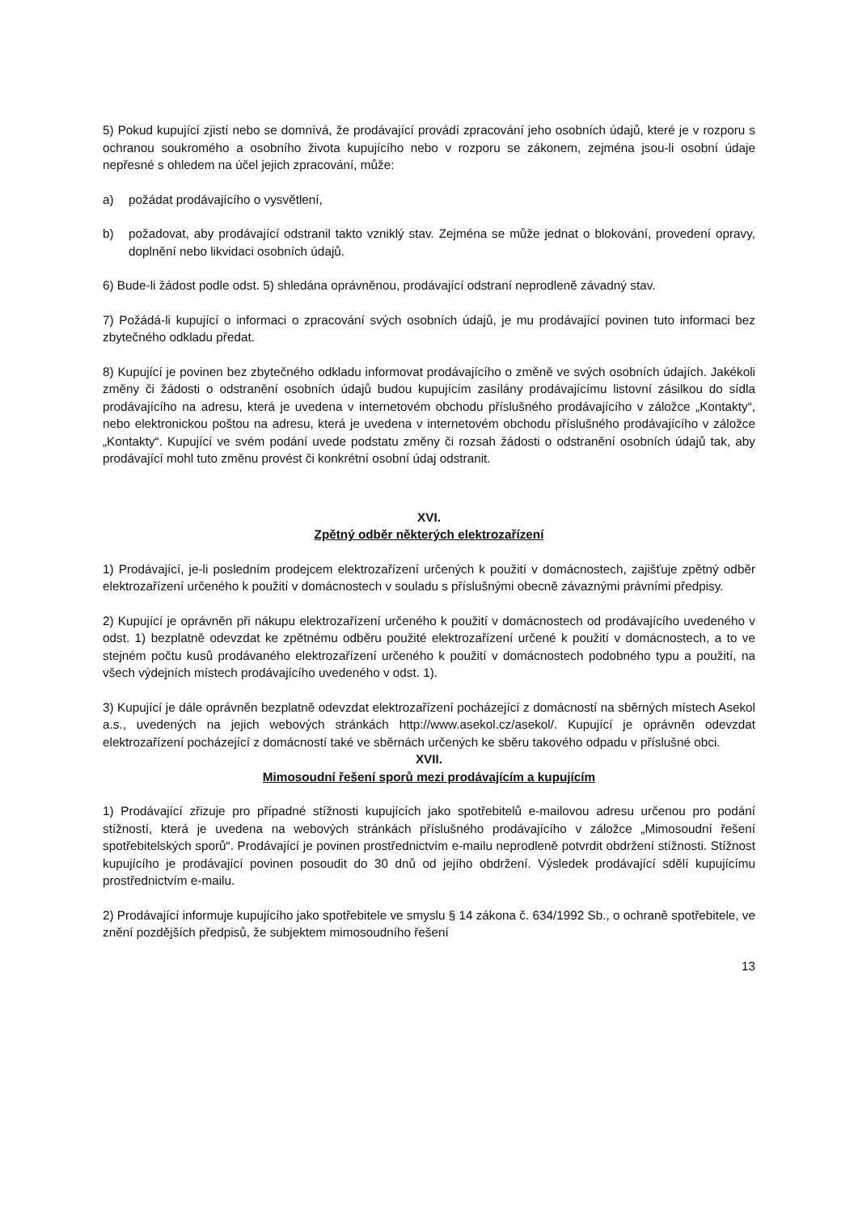5) Pokud kupující zjistí nebo se domnívá, že prodávající provádí zpracování jeho osobních údajů, které je v rozporu s ochranou soukromého a osobního života kupujícího nebo v rozporu se zákonem, zejména jsou-li osobní údaje nepřesné s ohledem na účel jejich zpracování, může:
a) požádat prodávajícího o vysvětlení,
b) požadovat, aby prodávající odstranil takto vzniklý stav. Zejména se může jednat o blokování, provedení opravy, doplnění nebo likvidaci osobních údajů.
6) Bude-li žádost podle odst. 5) shledána oprávněnou, prodávající odstraní neprodleně závadný stav.
7) Požádá-li kupující o informaci o zpracování svých osobních údajů, je mu prodávající povinen tuto informaci bez zbytečného odkladu předat.
8) Kupující je povinen bez zbytečného odkladu informovat prodávajícího o změně ve svých osobních údajích. Jakékoli změny či žádosti o odstranění osobních údajů budou kupujícím zasílány prodávajícímu listovní zásilkou do sídla prodávajícího na adresu, která je uvedena v internetovém obchodu příslušného prodávajícího v záložce „Kontakty“, nebo elektronickou poštou na adresu, která je uvedena v internetovém obchodu příslušného prodávajícího v záložce „Kontakty“. Kupující ve svém podání uvede podstatu změny či rozsah žádosti o odstranění osobních údajů tak, aby prodávající mohl tuto změnu provést či konkrétní osobní údaj odstranit.
XVI.
Zpětný odběr některých elektrozařízení
1) Prodávající, je-li posledním prodejcem elektrozařízení určených k použití v domácnostech, zajišťuje zpětný odběr elektrozařízení určeného k použití v domácnostech v souladu s příslušnými obecně závaznými právními předpisy.
2) Kupující je oprávněn při nákupu elektrozařízení určeného k použití v domácnostech od prodávajícího uvedeného v odst. 1) bezplatně odevzdat ke zpětnému odběru použité elektrozařízení určené k použití v domácnostech, a to ve stejném počtu kusů prodávaného elektrozařízení určeného k použití v domácnostech podobného typu a použití, na všech výdejních místech prodávajícího uvedeného v odst. 1).
3) Kupující je dále oprávněn bezplatně odevzdat elektrozařízení pocházející z domácností na sběrných místech Asekol a.s., uvedených na jejich webových stránkách http://www.asekol.cz/asekol/. Kupující je oprávněn odevzdat elektrozařízení pocházející z domácností také ve sběrnách určených ke sběru takového odpadu v příslušné obci.
XVII.
Mimosoudní řešení sporů mezi prodávajícím a kupujícím
1) Prodávající zřizuje pro případné stížnosti kupujících jako spotřebitelů e-mailovou adresu určenou pro podání stížností, která je uvedena na webových stránkách příslušného prodávajícího v záložce „Mimosoudní řešení spotřebitelských sporů“. Prodávající je povinen prostřednictvím e-mailu neprodleně potvrdit obdržení stížnosti. Stížnost kupujícího je prodávající povinen posoudit do 30 dnů od jejího obdržení. Výsledek prodávající sdělí kupujícímu prostřednictvím e-mailu.
2) Prodávající informuje kupujícího jako spotřebitele ve smyslu § 14 zákona č. 634/1992 Sb., o ochraně spotřebitele, ve znění pozdějších předpisů, že subjektem mimosoudního řešení
13